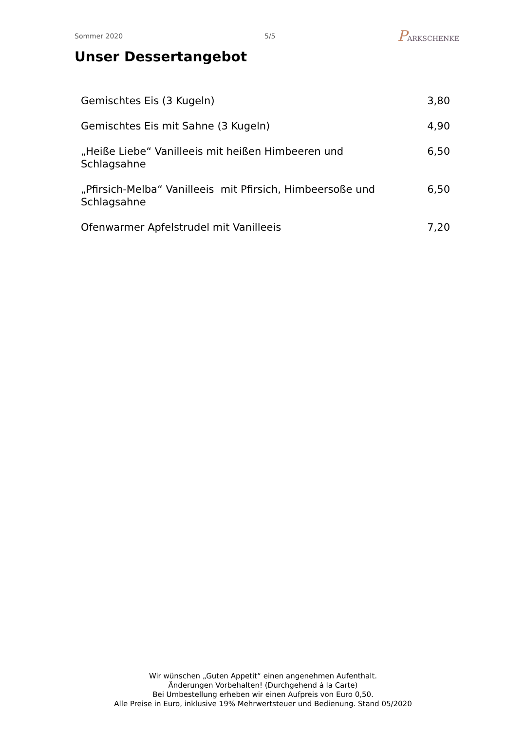Sommer 2020 5/5 PARKSCHENKE
Unser Dessertangebot
| Gemischtes Eis (3 Kugeln) | 3,80 |
| Gemischtes Eis mit Sahne (3 Kugeln) | 4,90 |
| „Heiße Liebe“ Vanilleeis mit heißen Himbeeren und Schlagsahne | 6,50 |
| „Pfirsich-Melba“ Vanilleeis mit Pfirsich, Himbeersoße und Schlagsahne | 6,50 |
| Ofenwarmer Apfelstrudel mit Vanilleeis | 7,20 |
Wir wünschen „Guten Appetit“ einen angenehmen Aufenthalt.
Änderungen Vorbehalten! (Durchgehend á la Carte)
Bei Umbestellung erheben wir einen Aufpreis von Euro 0,50.
Alle Preise in Euro, inklusive 19% Mehrwertsteuer und Bedienung. Stand 05/2020